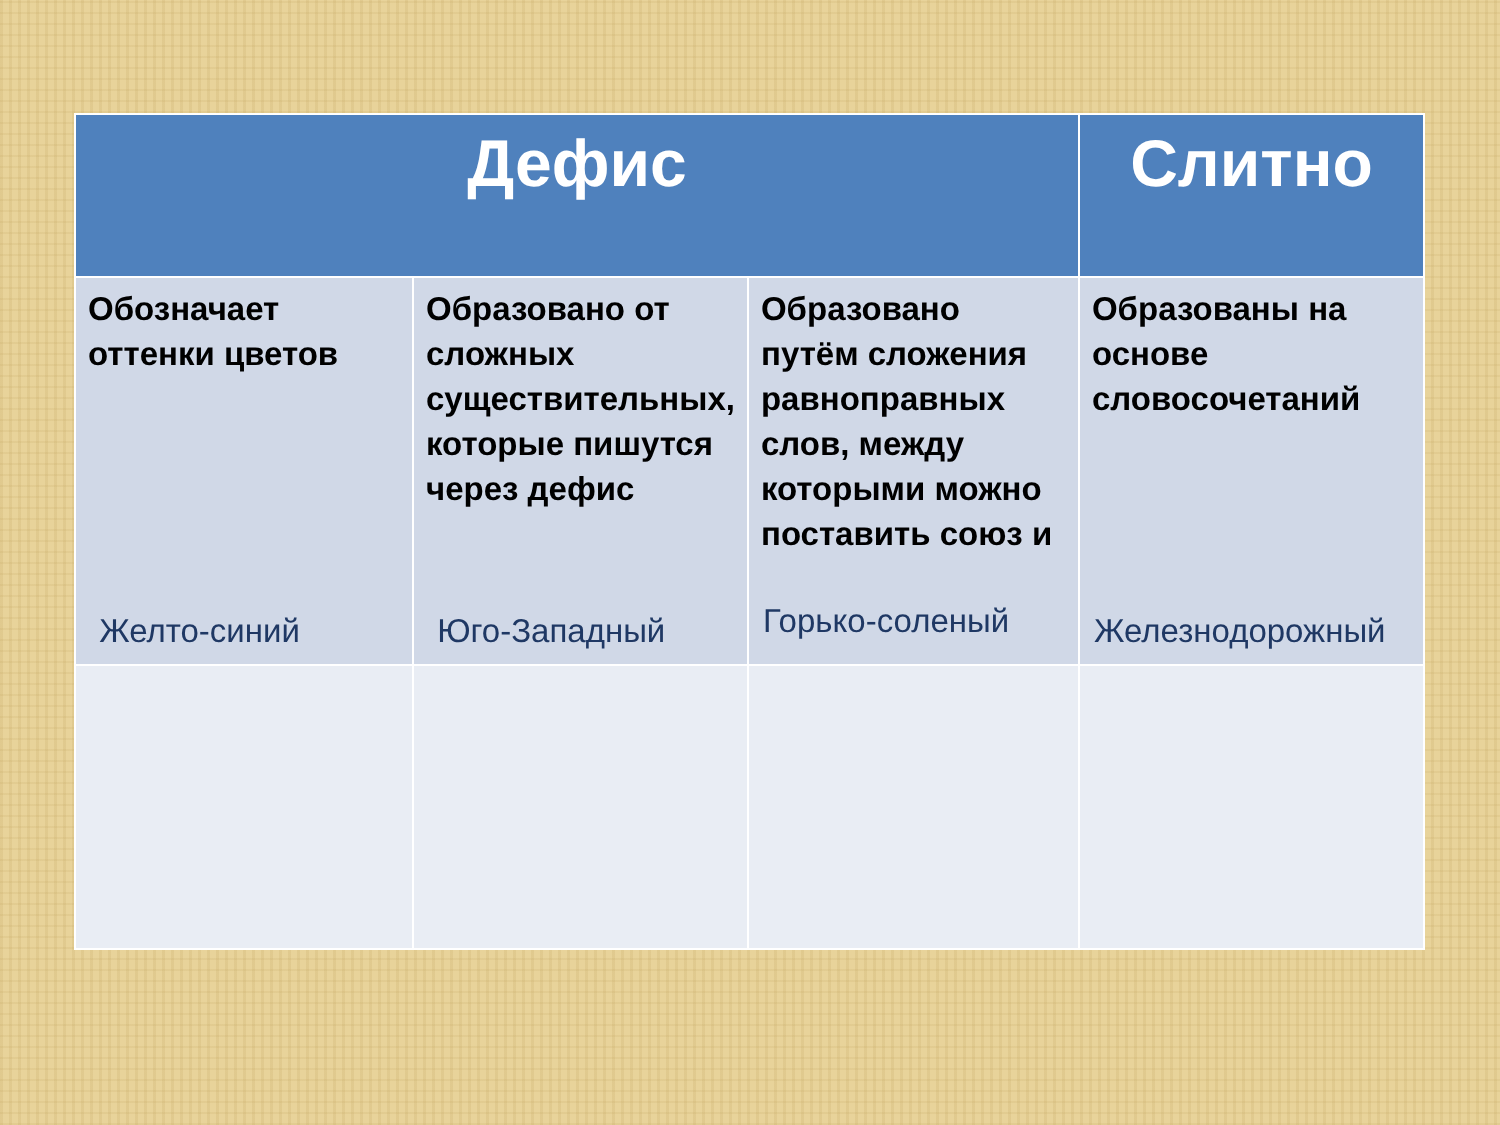| Дефис | | | Слитно |
| --- | --- | --- | --- |
| Обозначает оттенки цветов Желто-синий | Образовано от сложных существительных, которые пишутся через дефис Юго-Западный | Образовано путём сложения равноправных слов, между которыми можно поставить союз и Горько-соленый | Образованы на основе словосочетаний Железнодорожный |